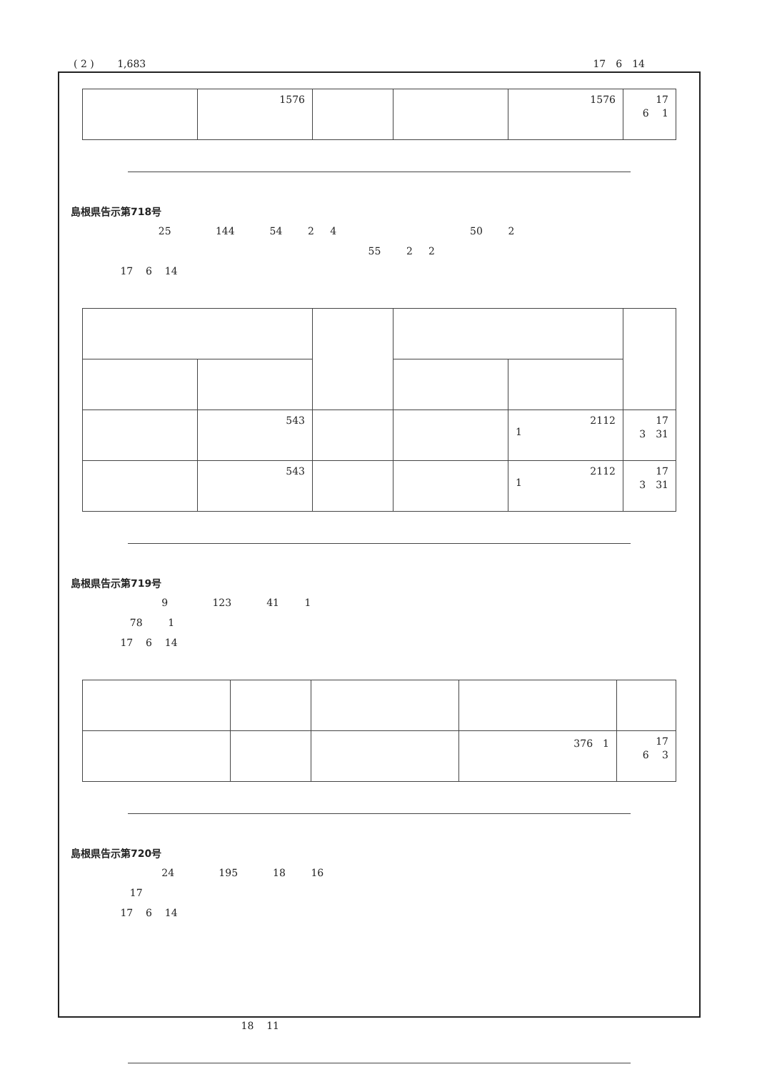( 2 )　　 1,683 17　6　14
| | 1576 | | | 1576 | 17 6 1 |
島根県告示第718号
25 144 54 2 4 50 2
55 2 2
17 6 14
| | 543 | | | 2112 1 | 17 3 31 |
| | 543 | | | 2112 1 | 17 3 31 |
島根県告示第719号
9 123 41 1
78 1
17 6 14
| | | | 376 1 | 17 6 3 |
島根県告示第720号
24 195 18 16
17
17 6 14
18 11